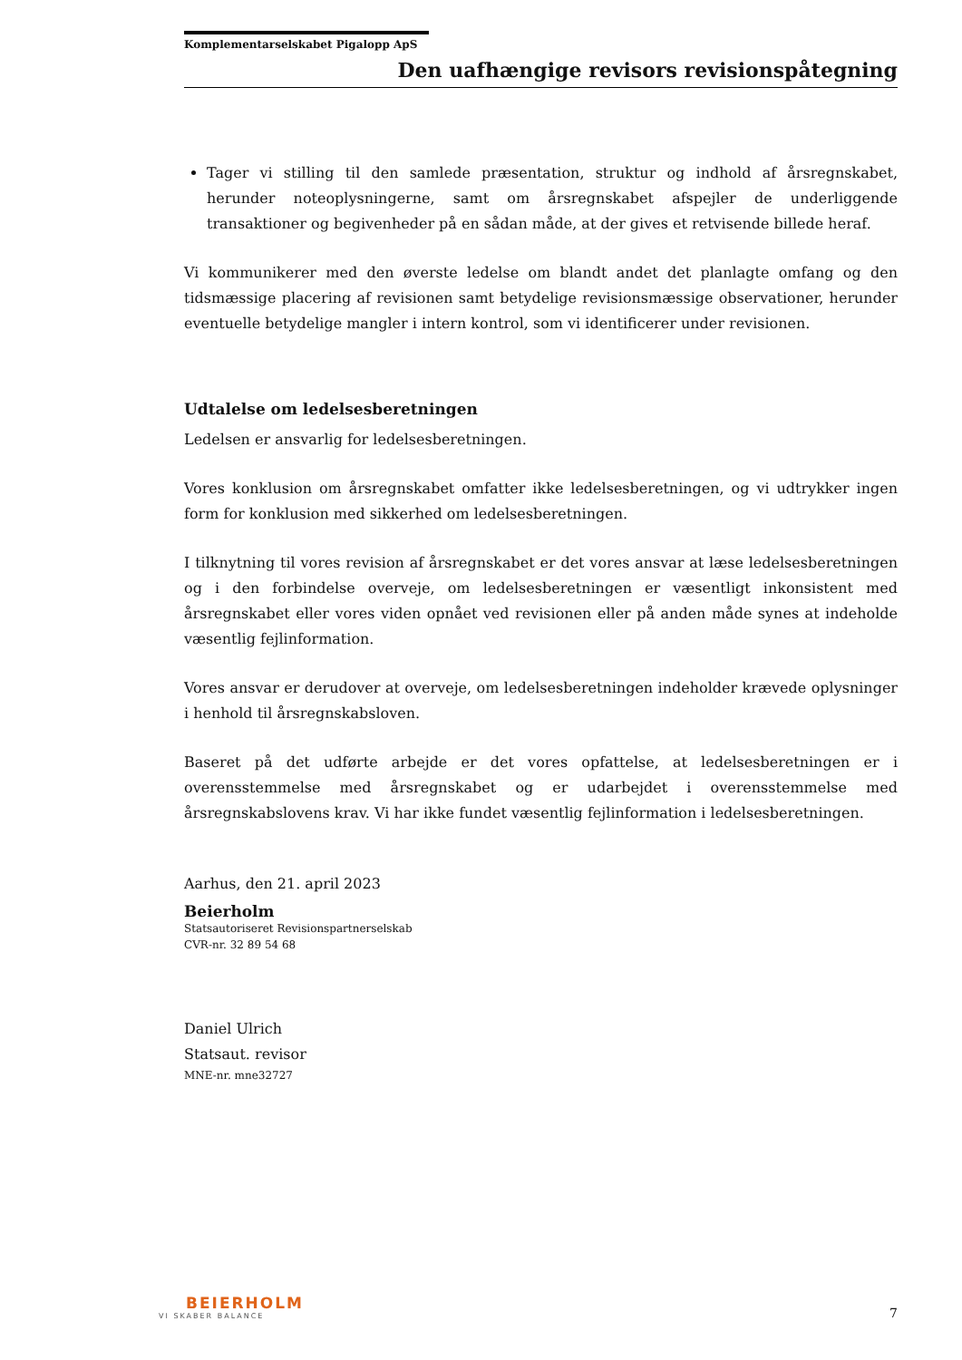Komplementarselskabet Pigalopp ApS
Den uafhængige revisors revisionspåtegning
Tager vi stilling til den samlede præsentation, struktur og indhold af årsregnskabet, herunder noteoplysningerne, samt om årsregnskabet afspejler de underliggende transaktioner og begivenheder på en sådan måde, at der gives et retvisende billede heraf.
Vi kommunikerer med den øverste ledelse om blandt andet det planlagte omfang og den tidsmæssige placering af revisionen samt betydelige revisionsmæssige observationer, herunder eventuelle betydelige mangler i intern kontrol, som vi identificerer under revisionen.
Udtalelse om ledelsesberetningen
Ledelsen er ansvarlig for ledelsesberetningen.
Vores konklusion om årsregnskabet omfatter ikke ledelsesberetningen, og vi udtrykker ingen form for konklusion med sikkerhed om ledelsesberetningen.
I tilknytning til vores revision af årsregnskabet er det vores ansvar at læse ledelsesberetningen og i den forbindelse overveje, om ledelsesberetningen er væsentligt inkonsistent med årsregnskabet eller vores viden opnået ved revisionen eller på anden måde synes at indeholde væsentlig fejlinformation.
Vores ansvar er derudover at overveje, om ledelsesberetningen indeholder krævede oplysninger i henhold til årsregnskabsloven.
Baseret på det udførte arbejde er det vores opfattelse, at ledelsesberetningen er i overensstemmelse med årsregnskabet og er udarbejdet i overensstemmelse med årsregnskabslovens krav. Vi har ikke fundet væsentlig fejlinformation i ledelsesberetningen.
Aarhus, den 21. april 2023
Beierholm
Statsautoriseret Revisionspartnerselskab
CVR-nr. 32 89 54 68
Daniel Ulrich
Statsaut. revisor
MNE-nr. mne32727
BEIERHOLM
VI SKABER BALANCE
7